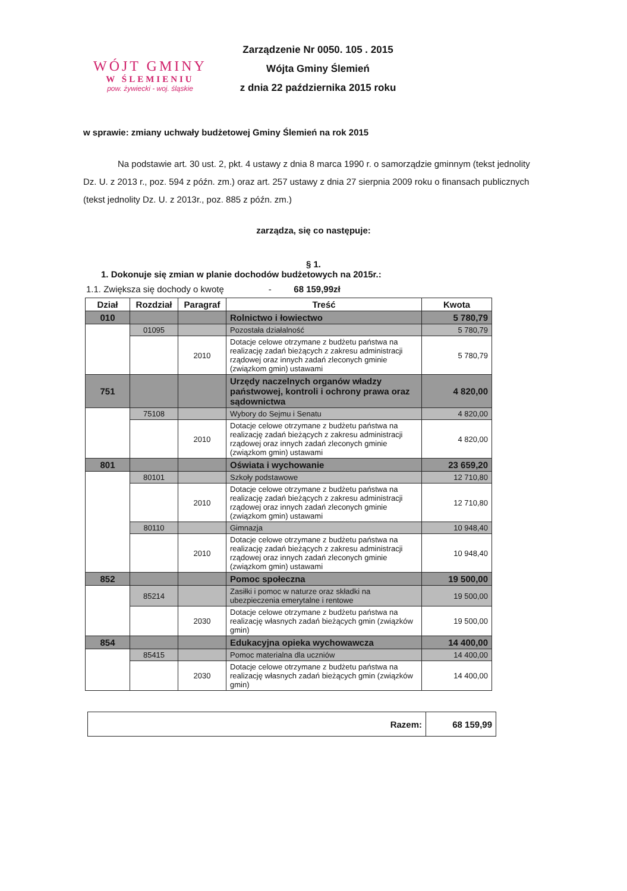WÓJT GMINY
W ŚLEMIENIU
pow. żywiecki - woj. śląskie
Zarządzenie Nr 0050. 105 . 2015
Wójta Gminy Ślemień
z dnia 22 października 2015 roku
w sprawie: zmiany uchwały budżetowej Gminy Ślemień na rok 2015
Na podstawie art. 30 ust. 2, pkt. 4 ustawy z dnia 8 marca 1990 r. o samorządzie gminnym (tekst jednolity Dz. U. z 2013 r., poz. 594 z późn. zm.) oraz art. 257 ustawy z dnia 27 sierpnia 2009 roku o finansach publicznych (tekst jednolity Dz. U. z 2013r., poz. 885 z późn. zm.)
zarządza, się co następuje:
§ 1.
1. Dokonuje się zmian w planie dochodów budżetowych na 2015r.:
1.1. Zwiększa się dochody o kwotę - 68 159,99zł
| Dział | Rozdział | Paragraf | Treść | Kwota |
| --- | --- | --- | --- | --- |
| 010 | | | Rolnictwo i łowiectwo | 5 780,79 |
| | 01095 | | Pozostała działalność | 5 780,79 |
| | | 2010 | Dotacje celowe otrzymane z budżetu państwa na realizację zadań bieżących z zakresu administracji rządowej oraz innych zadań zleconych gminie (związkom gmin) ustawami | 5 780,79 |
| 751 | | | Urzędy naczelnych organów władzy państwowej, kontroli i ochrony prawa oraz sądownictwa | 4 820,00 |
| | 75108 | | Wybory do Sejmu i Senatu | 4 820,00 |
| | | 2010 | Dotacje celowe otrzymane z budżetu państwa na realizację zadań bieżących z zakresu administracji rządowej oraz innych zadań zleconych gminie (związkom gmin) ustawami | 4 820,00 |
| 801 | | | Oświata i wychowanie | 23 659,20 |
| | 80101 | | Szkoły podstawowe | 12 710,80 |
| | | 2010 | Dotacje celowe otrzymane z budżetu państwa na realizację zadań bieżących z zakresu administracji rządowej oraz innych zadań zleconych gminie (związkom gmin) ustawami | 12 710,80 |
| | 80110 | | Gimnazja | 10 948,40 |
| | | 2010 | Dotacje celowe otrzymane z budżetu państwa na realizację zadań bieżących z zakresu administracji rządowej oraz innych zadań zleconych gminie (związkom gmin) ustawami | 10 948,40 |
| 852 | | | Pomoc społeczna | 19 500,00 |
| | 85214 | | Zasiłki i pomoc w naturze oraz składki na ubezpieczenia emerytalne i rentowe | 19 500,00 |
| | | 2030 | Dotacje celowe otrzymane z budżetu państwa na realizację własnych zadań bieżących gmin (związków gmin) | 19 500,00 |
| 854 | | | Edukacyjna opieka wychowawcza | 14 400,00 |
| | 85415 | | Pomoc materialna dla uczniów | 14 400,00 |
| | | 2030 | Dotacje celowe otrzymane z budżetu państwa na realizację własnych zadań bieżących gmin (związków gmin) | 14 400,00 |
| Razem: | 68 159,99 |